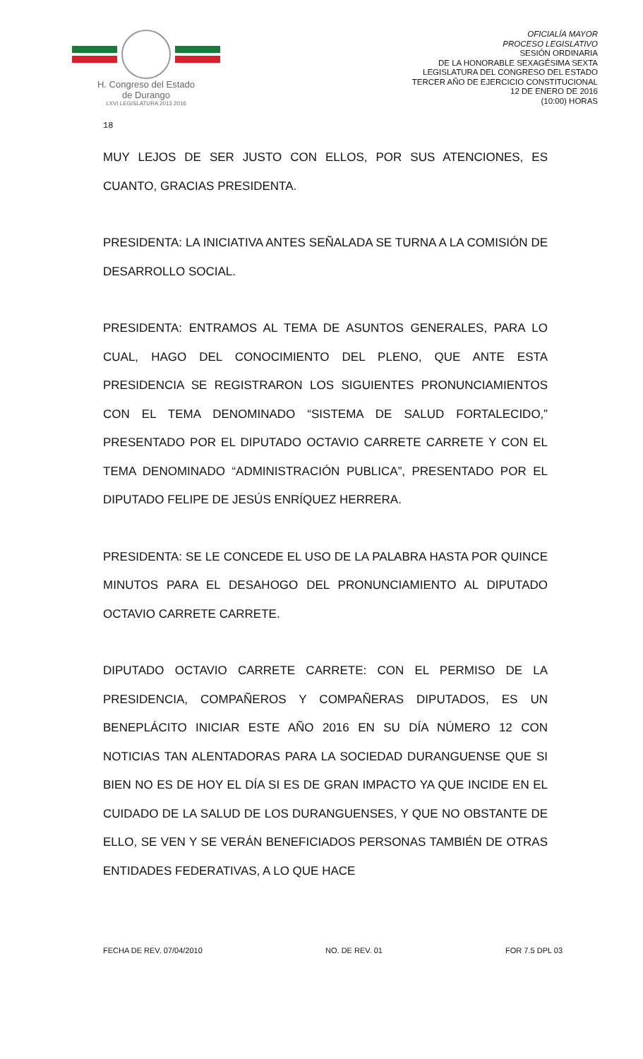H. Congreso del Estado
de Durango
LXVI LEGISLATURA 2013 2016
OFICIALÍA MAYOR
PROCESO LEGISLATIVO
SESIÓN ORDINARIA
DE LA HONORABLE SEXAGÉSIMA SEXTA
LEGISLATURA DEL CONGRESO DEL ESTADO
TERCER AÑO DE EJERCICIO CONSTITUCIONAL
12 DE ENERO DE 2016
(10:00) HORAS
18
MUY LEJOS DE SER JUSTO CON ELLOS, POR SUS ATENCIONES, ES CUANTO, GRACIAS PRESIDENTA.
PRESIDENTA: LA INICIATIVA ANTES SEÑALADA SE TURNA A LA COMISIÓN DE DESARROLLO SOCIAL.
PRESIDENTA: ENTRAMOS AL TEMA DE ASUNTOS GENERALES, PARA LO CUAL, HAGO DEL CONOCIMIENTO DEL PLENO, QUE ANTE ESTA PRESIDENCIA SE REGISTRARON LOS SIGUIENTES PRONUNCIAMIENTOS CON EL TEMA DENOMINADO “SISTEMA DE SALUD FORTALECIDO,” PRESENTADO POR EL DIPUTADO OCTAVIO CARRETE CARRETE Y CON EL TEMA DENOMINADO “ADMINISTRACIÓN PUBLICA”, PRESENTADO POR EL DIPUTADO FELIPE DE JESÚS ENRÍQUEZ HERRERA.
PRESIDENTA: SE LE CONCEDE EL USO DE LA PALABRA HASTA POR QUINCE MINUTOS PARA EL DESAHOGO DEL PRONUNCIAMIENTO AL DIPUTADO OCTAVIO CARRETE CARRETE.
DIPUTADO OCTAVIO CARRETE CARRETE: CON EL PERMISO DE LA PRESIDENCIA, COMPAÑEROS Y COMPAÑERAS DIPUTADOS, ES UN BENEPLÁCITO INICIAR ESTE AÑO 2016 EN SU DÍA NÚMERO 12 CON NOTICIAS TAN ALENTADORAS PARA LA SOCIEDAD DURANGUENSE QUE SI BIEN NO ES DE HOY EL DÍA SI ES DE GRAN IMPACTO YA QUE INCIDE EN EL CUIDADO DE LA SALUD DE LOS DURANGUENSES, Y QUE NO OBSTANTE DE ELLO, SE VEN Y SE VERÁN BENEFICIADOS PERSONAS TAMBIÉN DE OTRAS ENTIDADES FEDERATIVAS, A LO QUE HACE
FECHA DE REV. 07/04/2010 NO. DE REV. 01 FOR 7.5 DPL 03